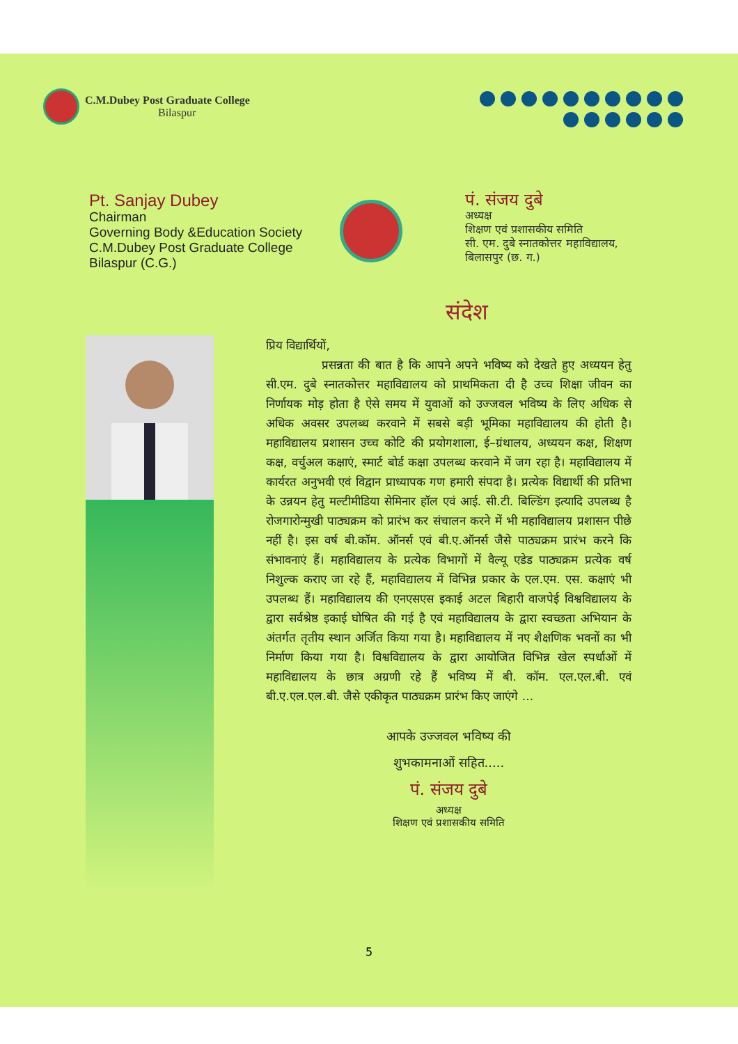C.M.Dubey Post Graduate College
Bilaspur
Pt. Sanjay Dubey
Chairman
Governing Body &Education Society
C.M.Dubey Post Graduate College
Bilaspur (C.G.)
पं. संजय दुबे
अध्यक्ष
शिक्षण एवं प्रशासकीय समिति
सी. एम. दुबे स्नातकोत्तर महाविद्यालय,
बिलासपुर (छ. ग.)
संदेश
प्रिय विद्यार्थियों,
प्रसन्नता की बात है कि आपने अपने भविष्य को देखते हुए अध्ययन हेतु सी.एम. दुबे स्नातकोत्तर महाविद्यालय को प्राथमिकता दी है उच्च शिक्षा जीवन का निर्णायक मोड़ होता है ऐसे समय में युवाओं को उज्जवल भविष्य के लिए अधिक से अधिक अवसर उपलब्ध करवाने में सबसे बड़ी भूमिका महाविद्यालय की होती है। महाविद्यालय प्रशासन उच्च कोटि की प्रयोगशाला, ई–ग्रंथालय, अध्ययन कक्ष, शिक्षण कक्ष, वर्चुअल कक्षाएं, स्मार्ट बोर्ड कक्षा उपलब्ध करवाने में जग रहा है। महाविद्यालय में कार्यरत अनुभवी एवं विद्वान प्राध्यापक गण हमारी संपदा है। प्रत्येक विद्यार्थी की प्रतिभा के उन्नयन हेतु मल्टीमीडिया सेमिनार हॉल एवं आई. सी.टी. बिल्डिंग इत्यादि उपलब्ध है रोजगारोन्मुखी पाठ्यक्रम को प्रारंभ कर संचालन करने में भी महाविद्यालय प्रशासन पीछे नहीं है। इस वर्ष बी.कॉम. ऑनर्स एवं बी.ए.ऑनर्स जैसे पाठ्यक्रम प्रारंभ करने कि संभावनाएं हैं। महाविद्यालय के प्रत्येक विभागों में वैल्यू एडेड पाठ्यक्रम प्रत्येक वर्ष निशुल्क कराए जा रहे हैं, महाविद्यालय में विभिन्न प्रकार के एल.एम. एस. कक्षाएं भी उपलब्ध हैं। महाविद्यालय की एनएसएस इकाई अटल बिहारी वाजपेई विश्वविद्यालय के द्वारा सर्वश्रेष्ठ इकाई घोषित की गई है एवं महाविद्यालय के द्वारा स्वच्छता अभियान के अंतर्गत तृतीय स्थान अर्जित किया गया है। महाविद्यालय में नए शैक्षणिक भवनों का भी निर्माण किया गया है। विश्वविद्यालय के द्वारा आयोजित विभिन्न खेल स्पर्धाओं में महाविद्यालय के छात्र अग्रणी रहे हैं भविष्य में बी. कॉम. एल.एल.बी. एवं बी.ए.एल.एल.बी. जैसे एकीकृत पाठ्यक्रम प्रारंभ किए जाएंगे ...
आपके उज्जवल भविष्य की
शुभकामनाओं सहित.....
पं. संजय दुबे
अध्यक्ष
शिक्षण एवं प्रशासकीय समिति
5